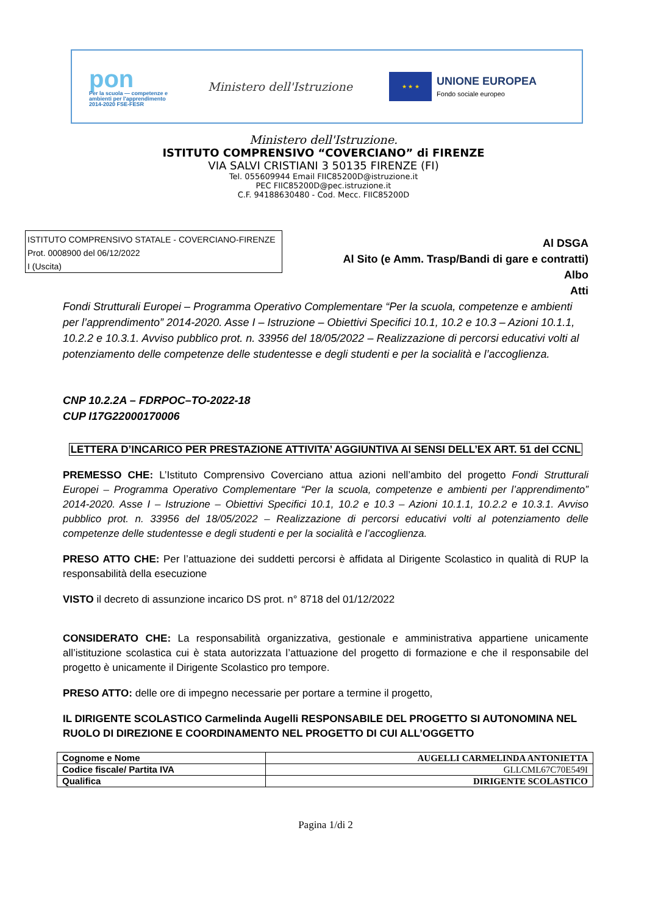pon
Per la scuola — competenze e ambienti per l'apprendimento 2014-2020 FSE-FESR
Ministero dell'Istruzione
★ ★ ★
UNIONE EUROPEA
Fondo sociale europeo
Ministero dell'Istruzione.
ISTITUTO COMPRENSIVO “COVERCIANO” di FIRENZE
VIA SALVI CRISTIANI 3 50135 FIRENZE (FI)
Tel. 055609944 Email FIIC85200D@istruzione.it
PEC FIIC85200D@pec.istruzione.it
C.F. 94188630480 - Cod. Mecc. FIIC85200D
ISTITUTO COMPRENSIVO STATALE - COVERCIANO-FIRENZE
Prot. 0008900 del 06/12/2022
I (Uscita)
Al DSGA
Al Sito (e Amm. Trasp/Bandi di gare e contratti)
Albo
Atti
Fondi Strutturali Europei – Programma Operativo Complementare “Per la scuola, competenze e ambienti per l’apprendimento” 2014-2020. Asse I – Istruzione – Obiettivi Specifici 10.1, 10.2 e 10.3 – Azioni 10.1.1, 10.2.2 e 10.3.1. Avviso pubblico prot. n. 33956 del 18/05/2022 – Realizzazione di percorsi educativi volti al potenziamento delle competenze delle studentesse e degli studenti e per la socialità e l’accoglienza.
CNP 10.2.2A – FDRPOC–TO-2022-18
CUP I17G22000170006
LETTERA D’INCARICO PER PRESTAZIONE ATTIVITA’ AGGIUNTIVA AI SENSI DELL’EX ART. 51 del CCNL
PREMESSO CHE: L’Istituto Comprensivo Coverciano attua azioni nell’ambito del progetto Fondi Strutturali Europei – Programma Operativo Complementare “Per la scuola, competenze e ambienti per l’apprendimento” 2014-2020. Asse I – Istruzione – Obiettivi Specifici 10.1, 10.2 e 10.3 – Azioni 10.1.1, 10.2.2 e 10.3.1. Avviso pubblico prot. n. 33956 del 18/05/2022 – Realizzazione di percorsi educativi volti al potenziamento delle competenze delle studentesse e degli studenti e per la socialità e l’accoglienza.
PRESO ATTO CHE: Per l’attuazione dei suddetti percorsi è affidata al Dirigente Scolastico in qualità di RUP la responsabilità della esecuzione
VISTO il decreto di assunzione incarico DS prot. n° 8718 del 01/12/2022
CONSIDERATO CHE: La responsabilità organizzativa, gestionale e amministrativa appartiene unicamente all’istituzione scolastica cui è stata autorizzata l’attuazione del progetto di formazione e che il responsabile del progetto è unicamente il Dirigente Scolastico pro tempore.
PRESO ATTO: delle ore di impegno necessarie per portare a termine il progetto,
IL DIRIGENTE SCOLASTICO Carmelinda Augelli RESPONSABILE DEL PROGETTO SI AUTONOMINA NEL RUOLO DI DIREZIONE E COORDINAMENTO NEL PROGETTO DI CUI ALL’OGGETTO
| Cognome e Nome | AUGELLI CARMELINDA ANTONIETTA |
| Codice fiscale/ Partita IVA | GLLCML67C70E549I |
| Qualifica | DIRIGENTE SCOLASTICO |
Pagina 1/di 2